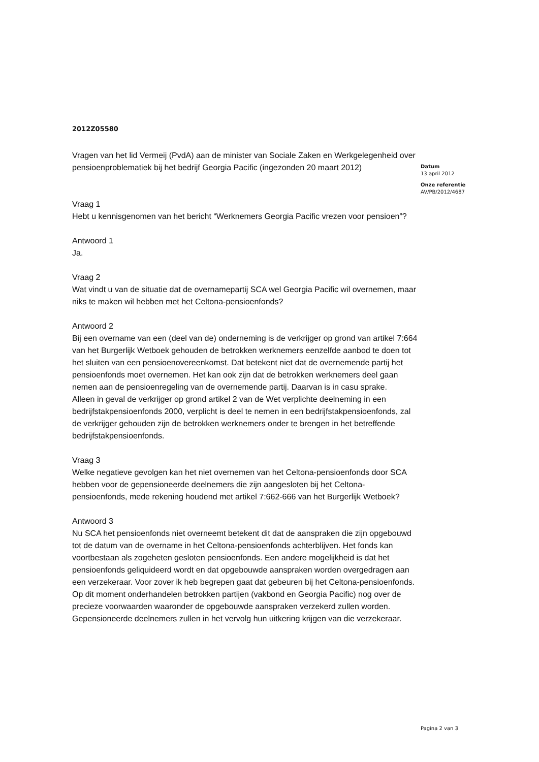2012Z05580
Vragen van het lid Vermeij (PvdA) aan de minister van Sociale Zaken en Werkgelegenheid over pensioenproblematiek bij het bedrijf Georgia Pacific (ingezonden 20 maart 2012)
Vraag 1
Hebt u kennisgenomen van het bericht “Werknemers Georgia Pacific vrezen voor pensioen”?
Antwoord 1
Ja.
Vraag 2
Wat vindt u van de situatie dat de overnamepartij SCA wel Georgia Pacific wil overnemen, maar niks te maken wil hebben met het Celtona-pensioenfonds?
Antwoord 2
Bij een overname van een (deel van de) onderneming is de verkrijger op grond van artikel 7:664 van het Burgerlijk Wetboek gehouden de betrokken werknemers eenzelfde aanbod te doen tot het sluiten van een pensioenovereenkomst. Dat betekent niet dat de overnemende partij het pensioenfonds moet overnemen. Het kan ook zijn dat de betrokken werknemers deel gaan nemen aan de pensioenregeling van de overnemende partij. Daarvan is in casu sprake.
Alleen in geval de verkrijger op grond artikel 2 van de Wet verplichte deelneming in een bedrijfstakpensioenfonds 2000, verplicht is deel te nemen in een bedrijfstakpensioenfonds, zal de verkrijger gehouden zijn de betrokken werknemers onder te brengen in het betreffende bedrijfstakpensioenfonds.
Vraag 3
Welke negatieve gevolgen kan het niet overnemen van het Celtona-pensioenfonds door SCA hebben voor de gepensioneerde deelnemers die zijn aangesloten bij het Celtona-pensioenfonds, mede rekening houdend met artikel 7:662-666 van het Burgerlijk Wetboek?
Antwoord 3
Nu SCA het pensioenfonds niet overneemt betekent dit dat de aanspraken die zijn opgebouwd tot de datum van de overname in het Celtona-pensioenfonds achterblijven. Het fonds kan voortbestaan als zogeheten gesloten pensioenfonds. Een andere mogelijkheid is dat het pensioenfonds geliquideerd wordt en dat opgebouwde aanspraken worden overgedragen aan een verzekeraar. Voor zover ik heb begrepen gaat dat gebeuren bij het Celtona-pensioenfonds. Op dit moment onderhandelen betrokken partijen (vakbond en Georgia Pacific) nog over de precieze voorwaarden waaronder de opgebouwde aanspraken verzekerd zullen worden. Gepensioneerde deelnemers zullen in het vervolg hun uitkering krijgen van die verzekeraar.
Datum
13 april 2012
Onze referentie
AV/PB/2012/4687
Pagina 2 van 3